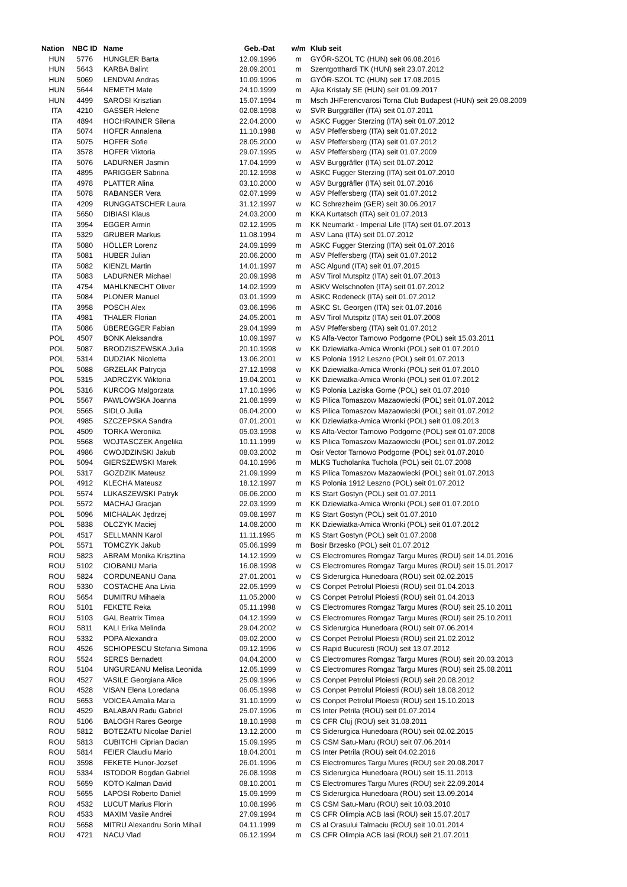| Nation | NBC ID | Name | Geb.-Dat | w/m | Klub seit |
| --- | --- | --- | --- | --- | --- |
| HUN | 5776 | HUNGLER Barta | 12.09.1996 | m | GYŐR-SZOL TC (HUN) seit 06.08.2016 |
| HUN | 5643 | KARBA Balint | 28.09.2001 | m | Szentgotthardi TK (HUN) seit 23.07.2012 |
| HUN | 5069 | LENDVAI Andras | 10.09.1996 | m | GYŐR-SZOL TC (HUN) seit 17.08.2015 |
| HUN | 5644 | NEMETH Mate | 24.10.1999 | m | Ajka Kristaly SE (HUN) seit 01.09.2017 |
| HUN | 4499 | SAROSI Krisztian | 15.07.1994 | m | Msch JHFerencvarosi Torna Club Budapest (HUN) seit 29.08.2009 |
| ITA | 4210 | GASSER Helene | 02.08.1998 | w | SVR Burggräfler (ITA) seit 01.07.2011 |
| ITA | 4894 | HOCHRAINER Silena | 22.04.2000 | w | ASKC Fugger Sterzing (ITA) seit 01.07.2012 |
| ITA | 5074 | HOFER Annalena | 11.10.1998 | w | ASV Pfeffersberg (ITA) seit 01.07.2012 |
| ITA | 5075 | HOFER Sofie | 28.05.2000 | w | ASV Pfeffersberg (ITA) seit 01.07.2012 |
| ITA | 3578 | HOFER Viktoria | 29.07.1995 | w | ASV Pfeffersberg (ITA) seit 01.07.2009 |
| ITA | 5076 | LADURNER Jasmin | 17.04.1999 | w | ASV Burggräfler (ITA) seit 01.07.2012 |
| ITA | 4895 | PARIGGER Sabrina | 20.12.1998 | w | ASKC Fugger Sterzing (ITA) seit 01.07.2010 |
| ITA | 4978 | PLATTER Alina | 03.10.2000 | w | ASV Burggräfler (ITA) seit 01.07.2016 |
| ITA | 5078 | RABANSER Vera | 02.07.1999 | w | ASV Pfeffersberg (ITA) seit 01.07.2012 |
| ITA | 4209 | RUNGGATSCHER Laura | 31.12.1997 | w | KC Schrezheim (GER) seit 30.06.2017 |
| ITA | 5650 | DIBIASI Klaus | 24.03.2000 | m | KKA Kurtatsch (ITA) seit 01.07.2013 |
| ITA | 3954 | EGGER Armin | 02.12.1995 | m | KK Neumarkt - Imperial Life (ITA) seit 01.07.2013 |
| ITA | 5329 | GRUBER Markus | 11.08.1994 | m | ASV Lana (ITA) seit 01.07.2012 |
| ITA | 5080 | HÖLLER Lorenz | 24.09.1999 | m | ASKC Fugger Sterzing (ITA) seit 01.07.2016 |
| ITA | 5081 | HUBER Julian | 20.06.2000 | m | ASV Pfeffersberg (ITA) seit 01.07.2012 |
| ITA | 5082 | KIENZL Martin | 14.01.1997 | m | ASC Algund (ITA) seit 01.07.2015 |
| ITA | 5083 | LADURNER Michael | 20.09.1998 | m | ASV Tirol Mutspitz (ITA) seit 01.07.2013 |
| ITA | 4754 | MAHLKNECHT Oliver | 14.02.1999 | m | ASKV Welschnofen (ITA) seit 01.07.2012 |
| ITA | 5084 | PLONER Manuel | 03.01.1999 | m | ASKC Rodeneck (ITA) seit 01.07.2012 |
| ITA | 3958 | POSCH Alex | 03.06.1996 | m | ASKC St. Georgen (ITA) seit 01.07.2016 |
| ITA | 4981 | THALER Florian | 24.05.2001 | m | ASV Tirol Mutspitz (ITA) seit 01.07.2008 |
| ITA | 5086 | ÜBEREGGER Fabian | 29.04.1999 | m | ASV Pfeffersberg (ITA) seit 01.07.2012 |
| POL | 4507 | BONK Aleksandra | 10.09.1997 | w | KS Alfa-Vector Tarnowo Podgorne (POL) seit 15.03.2011 |
| POL | 5087 | BRODZISZEWSKA Julia | 20.10.1998 | w | KK Dziewiatka-Amica Wronki (POL) seit 01.07.2010 |
| POL | 5314 | DUDZIAK Nicoletta | 13.06.2001 | w | KS Polonia 1912 Leszno (POL) seit 01.07.2013 |
| POL | 5088 | GRZELAK Patrycja | 27.12.1998 | w | KK Dziewiatka-Amica Wronki (POL) seit 01.07.2010 |
| POL | 5315 | JADRCZYK Wiktoria | 19.04.2001 | w | KK Dziewiatka-Amica Wronki (POL) seit 01.07.2012 |
| POL | 5316 | KURCOG Malgorzata | 17.10.1996 | w | KS Polonia Laziska Gorne (POL) seit 01.07.2010 |
| POL | 5567 | PAWLOWSKA Joanna | 21.08.1999 | w | KS Pilica Tomaszow Mazaowiecki (POL) seit 01.07.2012 |
| POL | 5565 | SIDLO Julia | 06.04.2000 | w | KS Pilica Tomaszow Mazaowiecki (POL) seit 01.07.2012 |
| POL | 4985 | SZCZEPSKA Sandra | 07.01.2001 | w | KK Dziewiatka-Amica Wronki (POL) seit 01.09.2013 |
| POL | 4509 | TORKA Weronika | 05.03.1998 | w | KS Alfa-Vector Tarnowo Podgorne (POL) seit 01.07.2008 |
| POL | 5568 | WOJTASCZEK Angelika | 10.11.1999 | w | KS Pilica Tomaszow Mazaowiecki (POL) seit 01.07.2012 |
| POL | 4986 | CWOJDZINSKI Jakub | 08.03.2002 | m | Osir Vector Tarnowo Podgorne (POL) seit 01.07.2010 |
| POL | 5094 | GIERSZEWSKI Marek | 04.10.1996 | m | MLKS Tucholanka Tuchola (POL) seit 01.07.2008 |
| POL | 5317 | GOZDZIK Mateusz | 21.09.1999 | m | KS Pilica Tomaszow Mazaowiecki (POL) seit 01.07.2013 |
| POL | 4912 | KLECHA Mateusz | 18.12.1997 | m | KS Polonia 1912 Leszno (POL) seit 01.07.2012 |
| POL | 5574 | LUKASZEWSKI Patryk | 06.06.2000 | m | KS Start Gostyn (POL) seit 01.07.2011 |
| POL | 5572 | MACHAJ Gracjan | 22.03.1999 | m | KK Dziewiatka-Amica Wronki (POL) seit 01.07.2010 |
| POL | 5096 | MICHALAK Jędrzej | 09.08.1997 | m | KS Start Gostyn (POL) seit 01.07.2010 |
| POL | 5838 | OLCZYK Maciej | 14.08.2000 | m | KK Dziewiatka-Amica Wronki (POL) seit 01.07.2012 |
| POL | 4517 | SELLMANN Karol | 11.11.1995 | m | KS Start Gostyn (POL) seit 01.07.2008 |
| POL | 5571 | TOMCZYK Jakub | 05.06.1999 | m | Bosir Brzesko (POL) seit 01.07.2012 |
| ROU | 5823 | ABRAM Monika Krisztina | 14.12.1999 | w | CS Electromures Romgaz Targu Mures (ROU) seit 14.01.2016 |
| ROU | 5102 | CIOBANU Maria | 16.08.1998 | w | CS Electromures Romgaz Targu Mures (ROU) seit 15.01.2017 |
| ROU | 5824 | CORDUNEANU Oana | 27.01.2001 | w | CS Siderurgica Hunedoara (ROU) seit 02.02.2015 |
| ROU | 5330 | COSTACHE Ana Livia | 22.05.1999 | w | CS Conpet Petrolul Ploiesti (ROU) seit 01.04.2013 |
| ROU | 5654 | DUMITRU Mihaela | 11.05.2000 | w | CS Conpet Petrolul Ploiesti (ROU) seit 01.04.2013 |
| ROU | 5101 | FEKETE Reka | 05.11.1998 | w | CS Electromures Romgaz Targu Mures (ROU) seit 25.10.2011 |
| ROU | 5103 | GAL Beatrix Timea | 04.12.1999 | w | CS Electromures Romgaz Targu Mures (ROU) seit 25.10.2011 |
| ROU | 5811 | KALI Erika Melinda | 29.04.2002 | w | CS Siderurgica Hunedoara (ROU) seit 07.06.2014 |
| ROU | 5332 | POPA Alexandra | 09.02.2000 | w | CS Conpet Petrolul Ploiesti (ROU) seit 21.02.2012 |
| ROU | 4526 | SCHIOPESCU Stefania Simona | 09.12.1996 | w | CS Rapid Bucuresti (ROU) seit 13.07.2012 |
| ROU | 5524 | SERES Bernadett | 04.04.2000 | w | CS Electromures Romgaz Targu Mures (ROU) seit 20.03.2013 |
| ROU | 5104 | UNGUREANU Melisa Leonida | 12.05.1999 | w | CS Electromures Romgaz Targu Mures (ROU) seit 25.08.2011 |
| ROU | 4527 | VASILE Georgiana Alice | 25.09.1996 | w | CS Conpet Petrolul Ploiesti (ROU) seit 20.08.2012 |
| ROU | 4528 | VISAN Elena Loredana | 06.05.1998 | w | CS Conpet Petrolul Ploiesti (ROU) seit 18.08.2012 |
| ROU | 5653 | VOICEA Amalia Maria | 31.10.1999 | w | CS Conpet Petrolul Ploiesti (ROU) seit 15.10.2013 |
| ROU | 4529 | BALABAN Radu Gabriel | 25.07.1996 | m | CS Inter Petrila (ROU) seit 01.07.2014 |
| ROU | 5106 | BALOGH Rares George | 18.10.1998 | m | CS CFR Cluj (ROU) seit 31.08.2011 |
| ROU | 5812 | BOTEZATU Nicolae Daniel | 13.12.2000 | m | CS Siderurgica Hunedoara (ROU) seit 02.02.2015 |
| ROU | 5813 | CUBITCHI Ciprian Dacian | 15.09.1995 | m | CS CSM Satu-Maru (ROU) seit 07.06.2014 |
| ROU | 5814 | FEIER Claudiu Mario | 18.04.2001 | m | CS Inter Petrila (ROU) seit 04.02.2016 |
| ROU | 3598 | FEKETE Hunor-Jozsef | 26.01.1996 | m | CS Electromures Targu Mures (ROU) seit 20.08.2017 |
| ROU | 5334 | ISTODOR Bogdan Gabriel | 26.08.1998 | m | CS Siderurgica Hunedoara (ROU) seit 15.11.2013 |
| ROU | 5659 | KOTO Kalman David | 08.10.2001 | m | CS Electromures Targu Mures (ROU) seit 22.09.2014 |
| ROU | 5655 | LAPOSI Roberto Daniel | 15.09.1999 | m | CS Siderurgica Hunedoara (ROU) seit 13.09.2014 |
| ROU | 4532 | LUCUT Marius Florin | 10.08.1996 | m | CS CSM Satu-Maru (ROU) seit 10.03.2010 |
| ROU | 4533 | MAXIM Vasile Andrei | 27.09.1994 | m | CS CFR Olimpia ACB Iasi (ROU) seit 15.07.2017 |
| ROU | 5658 | MITRU Alexandru Sorin Mihail | 04.11.1999 | m | CS al Orasului Talmaciu (ROU) seit 10.01.2014 |
| ROU | 4721 | NACU Vlad | 06.12.1994 | m | CS CFR Olimpia ACB Iasi (ROU) seit 21.07.2011 |